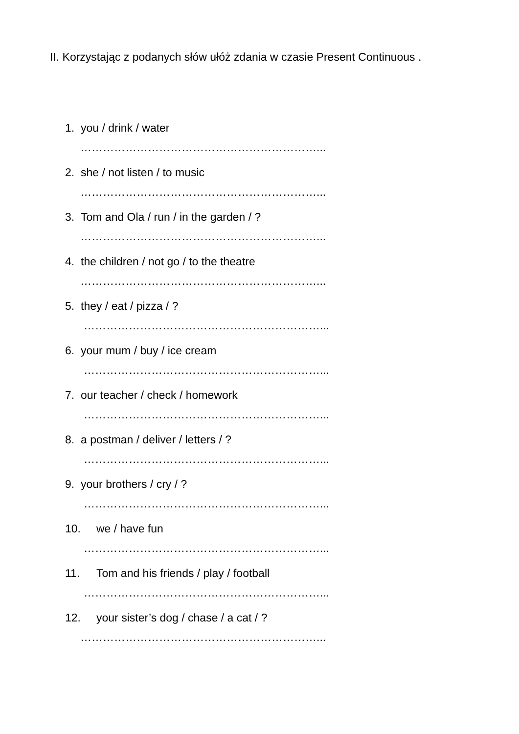II. Korzystając z podanych słów ułóż zdania w czasie Present Continuous .
1. you / drink / water
………………………………………………………...
2. she / not listen / to music
………………………………………………………...
3. Tom and Ola / run / in the garden / ?
………………………………………………………...
4. the children / not go / to the theatre
………………………………………………………...
5. they / eat / pizza / ?
………………………………………………………...
6. your mum / buy / ice cream
………………………………………………………...
7. our teacher / check / homework
………………………………………………………...
8. a postman / deliver / letters / ?
………………………………………………………...
9. your brothers / cry / ?
………………………………………………………...
10. we / have fun
………………………………………………………...
11. Tom and his friends / play / football
………………………………………………………...
12. your sister’s dog / chase / a cat / ?
………………………………………………………...